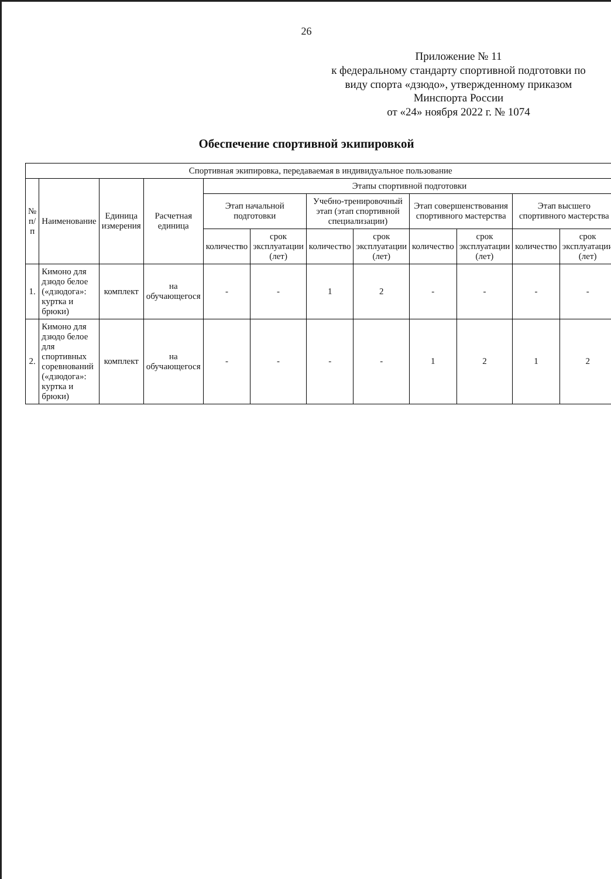26
Приложение № 11
к федеральному стандарту спортивной подготовки по виду спорта «дзюдо», утвержденному приказом Минспорта России
от «24» ноября 2022 г. № 1074
Обеспечение спортивной экипировкой
| Спортивная экипировка, передаваемая в индивидуальное пользование | | | | | | | | | | | |
| --- | --- | --- | --- | --- | --- | --- | --- | --- | --- | --- | --- |
| № п/п | Наименование | Единица измерения | Расчетная единица | Этапы спортивной подготовки | | | | | | | |
| | | | | Этап начальной подготовки | | Учебно-тренировочный этап (этап спортивной специализации) | | Этап совершенствования спортивного мастерства | | Этап высшего спортивного мастерства | |
| | | | | количество | срок эксплуатации (лет) | количество | срок эксплуатации (лет) | количество | срок эксплуатации (лет) | количество | срок эксплуатации (лет) |
| 1. | Кимоно для дзюдо белое («дзюдога»: куртка и брюки) | комплект | на обучающегося | - | - | 1 | 2 | - | - | - | - |
| 2. | Кимоно для дзюдо белое для спортивных соревнований («дзюдога»: куртка и брюки) | комплект | на обучающегося | - | - | - | - | 1 | 2 | 1 | 2 |